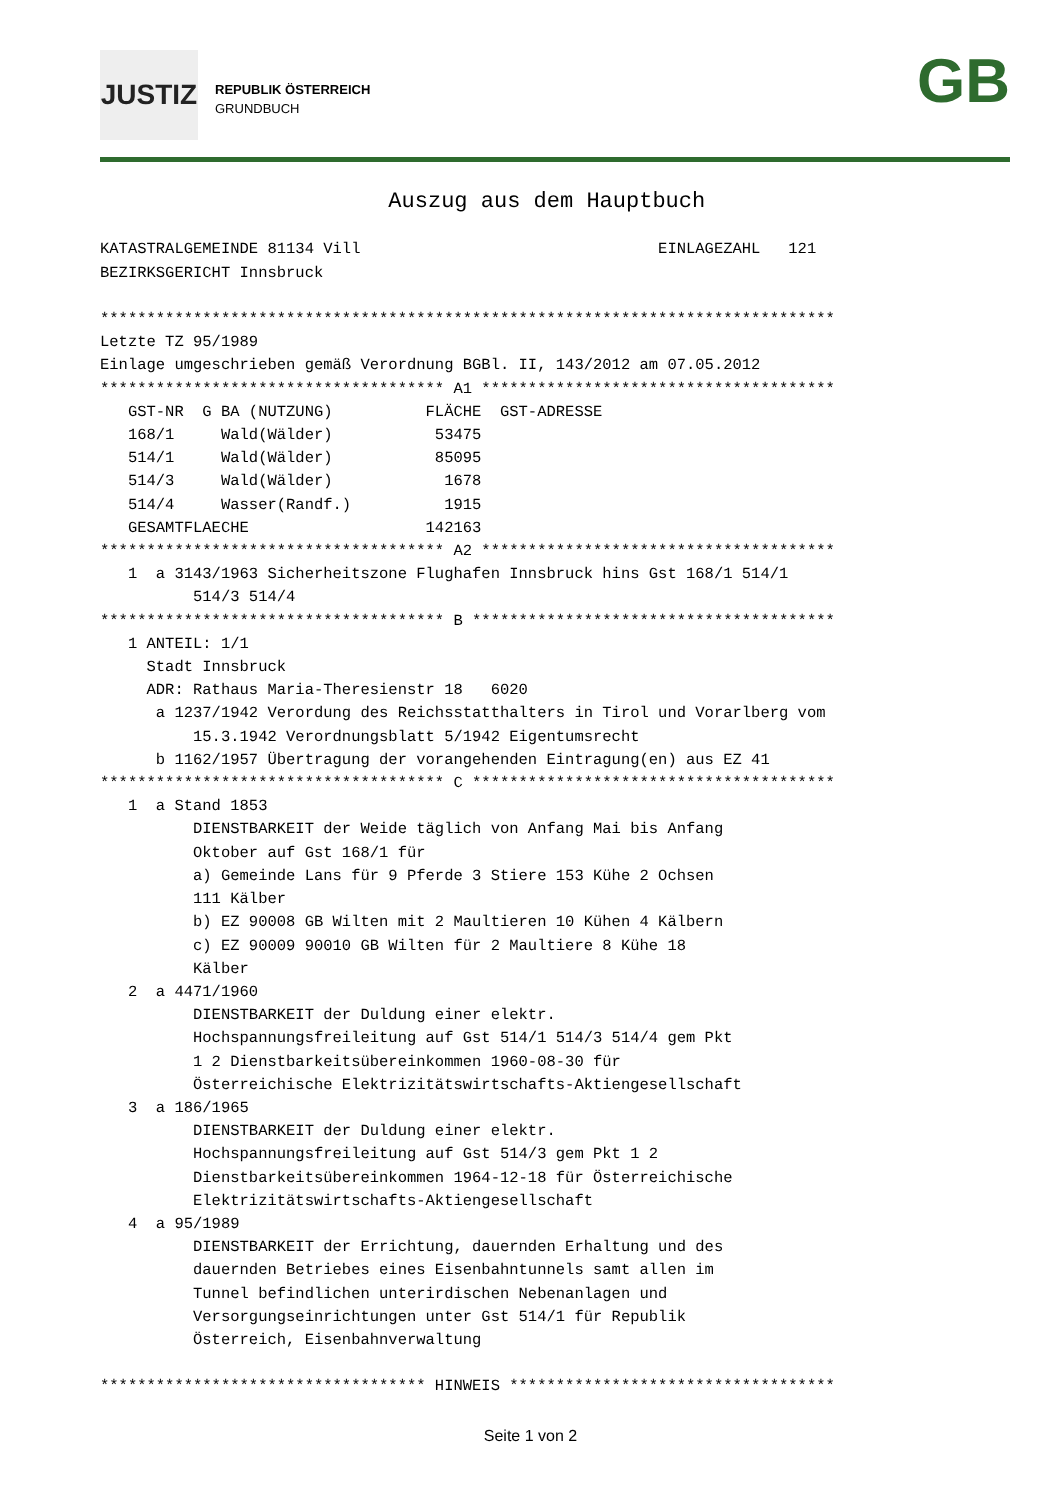JUSTIZ
REPUBLIK ÖSTERREICH
GRUNDBUCH
GB
                               Auszug aus dem Hauptbuch

KATASTRALGEMEINDE 81134 Vill                                EINLAGEZAHL   121
BEZIRKSGERICHT Innsbruck

*******************************************************************************
Letzte TZ 95/1989
Einlage umgeschrieben gemäß Verordnung BGBl. II, 143/2012 am 07.05.2012
************************************* A1 **************************************
   GST-NR  G BA (NUTZUNG)          FLÄCHE  GST-ADRESSE
   168/1     Wald(Wälder)           53475
   514/1     Wald(Wälder)           85095
   514/3     Wald(Wälder)            1678
   514/4     Wasser(Randf.)          1915
   GESAMTFLAECHE                   142163
************************************* A2 **************************************
   1  a 3143/1963 Sicherheitszone Flughafen Innsbruck hins Gst 168/1 514/1
          514/3 514/4
************************************* B ***************************************
   1 ANTEIL: 1/1
     Stadt Innsbruck
     ADR: Rathaus Maria-Theresienstr 18   6020
      a 1237/1942 Verordung des Reichsstatthalters in Tirol und Vorarlberg vom
          15.3.1942 Verordnungsblatt 5/1942 Eigentumsrecht
      b 1162/1957 Übertragung der vorangehenden Eintragung(en) aus EZ 41
************************************* C ***************************************
   1  a Stand 1853
          DIENSTBARKEIT der Weide täglich von Anfang Mai bis Anfang
          Oktober auf Gst 168/1 für
          a) Gemeinde Lans für 9 Pferde 3 Stiere 153 Kühe 2 Ochsen
          111 Kälber
          b) EZ 90008 GB Wilten mit 2 Maultieren 10 Kühen 4 Kälbern
          c) EZ 90009 90010 GB Wilten für 2 Maultiere 8 Kühe 18
          Kälber
   2  a 4471/1960
          DIENSTBARKEIT der Duldung einer elektr.
          Hochspannungsfreileitung auf Gst 514/1 514/3 514/4 gem Pkt
          1 2 Dienstbarkeitsübereinkommen 1960-08-30 für
          Österreichische Elektrizitätswirtschafts-Aktiengesellschaft
   3  a 186/1965
          DIENSTBARKEIT der Duldung einer elektr.
          Hochspannungsfreileitung auf Gst 514/3 gem Pkt 1 2
          Dienstbarkeitsübereinkommen 1964-12-18 für Österreichische
          Elektrizitätswirtschafts-Aktiengesellschaft
   4  a 95/1989
          DIENSTBARKEIT der Errichtung, dauernden Erhaltung und des
          dauernden Betriebes eines Eisenbahntunnels samt allen im
          Tunnel befindlichen unterirdischen Nebenanlagen und
          Versorgungseinrichtungen unter Gst 514/1 für Republik
          Österreich, Eisenbahnverwaltung

*********************************** HINWEIS ***********************************
Seite 1 von 2